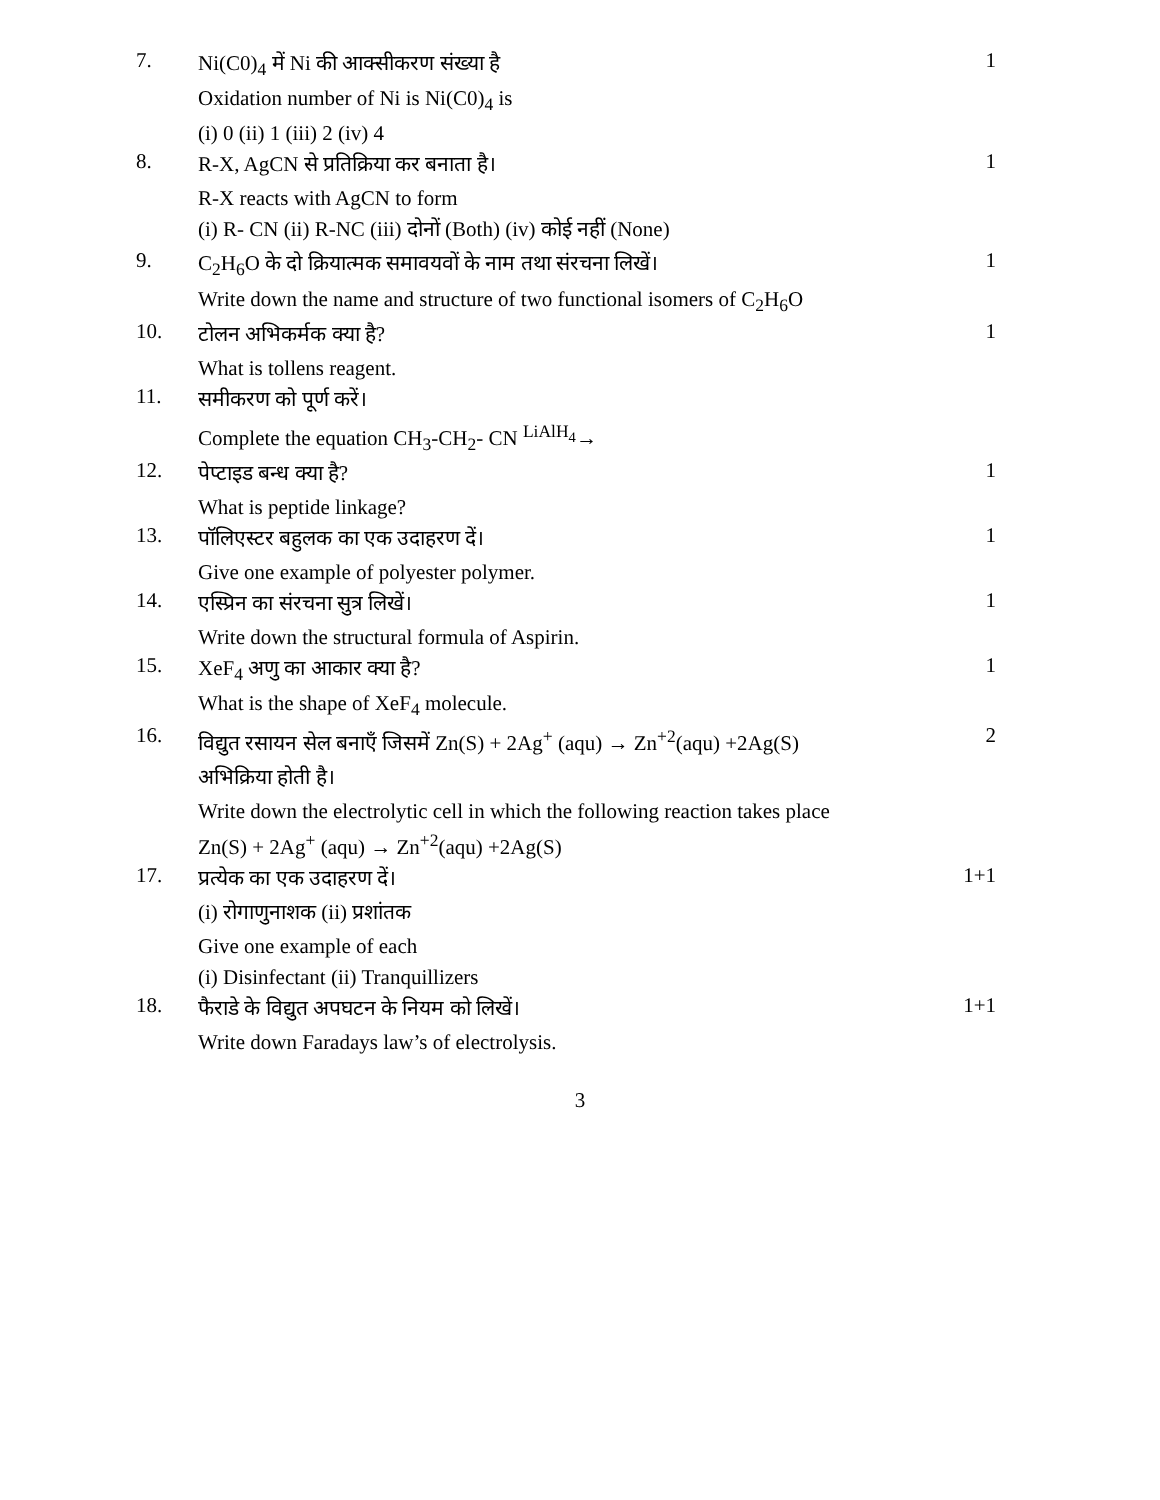7.
Ni(C0)<sub>4</sub> में Ni की आक्सीकरण संख्या है
Oxidation number of Ni is Ni(C0)<sub>4</sub> is
(i) 0 (ii) 1 (iii) 2 (iv) 4
1
8.
R-X, AgCN से प्रतिक्रिया कर बनाता है।
R-X reacts with AgCN to form
(i) R- CN (ii) R-NC (iii) दोनों (Both) (iv) कोई नहीं (None)
1
9.
C<sub>2</sub>H<sub>6</sub>O के दो क्रियात्मक समावयवों के नाम तथा संरचना लिखें।
Write down the name and structure of two functional isomers of C<sub>2</sub>H<sub>6</sub>O
1
10.
टोलन अभिकर्मक क्या है?
What is tollens reagent.
1
11.
समीकरण को पूर्ण करें।
Complete the equation CH<sub>3</sub>-CH<sub>2</sub>- CN <sup>LiAlH<sub>4</sub></sup>→
12.
पेप्टाइड बन्ध क्या है?
What is peptide linkage?
1
13.
पॉलिएस्टर बहुलक का एक उदाहरण दें।
Give one example of polyester polymer.
1
14.
एस्प्रिन का संरचना सुत्र लिखें।
Write down the structural formula of Aspirin.
1
15.
XeF<sub>4</sub> अणु का आकार क्या है?
What is the shape of XeF<sub>4</sub> molecule.
1
16.
विद्युत रसायन सेल बनाएँ जिसमें Zn(S) + 2Ag<sup>+</sup> (aqu) → Zn<sup>+2</sup>(aqu) +2Ag(S)
अभिक्रिया होती है।
Write down the electrolytic cell in which the following reaction takes place
Zn(S) + 2Ag<sup>+</sup> (aqu) → Zn<sup>+2</sup>(aqu) +2Ag(S)
2
17.
प्रत्येक का एक उदाहरण दें।
(i) रोगाणुनाशक (ii) प्रशांतक
Give one example of each
(i) Disinfectant (ii) Tranquillizers
1+1
18.
फैराडे के विद्युत अपघटन के नियम को लिखें।
Write down Faradays law’s of electrolysis.
1+1
3